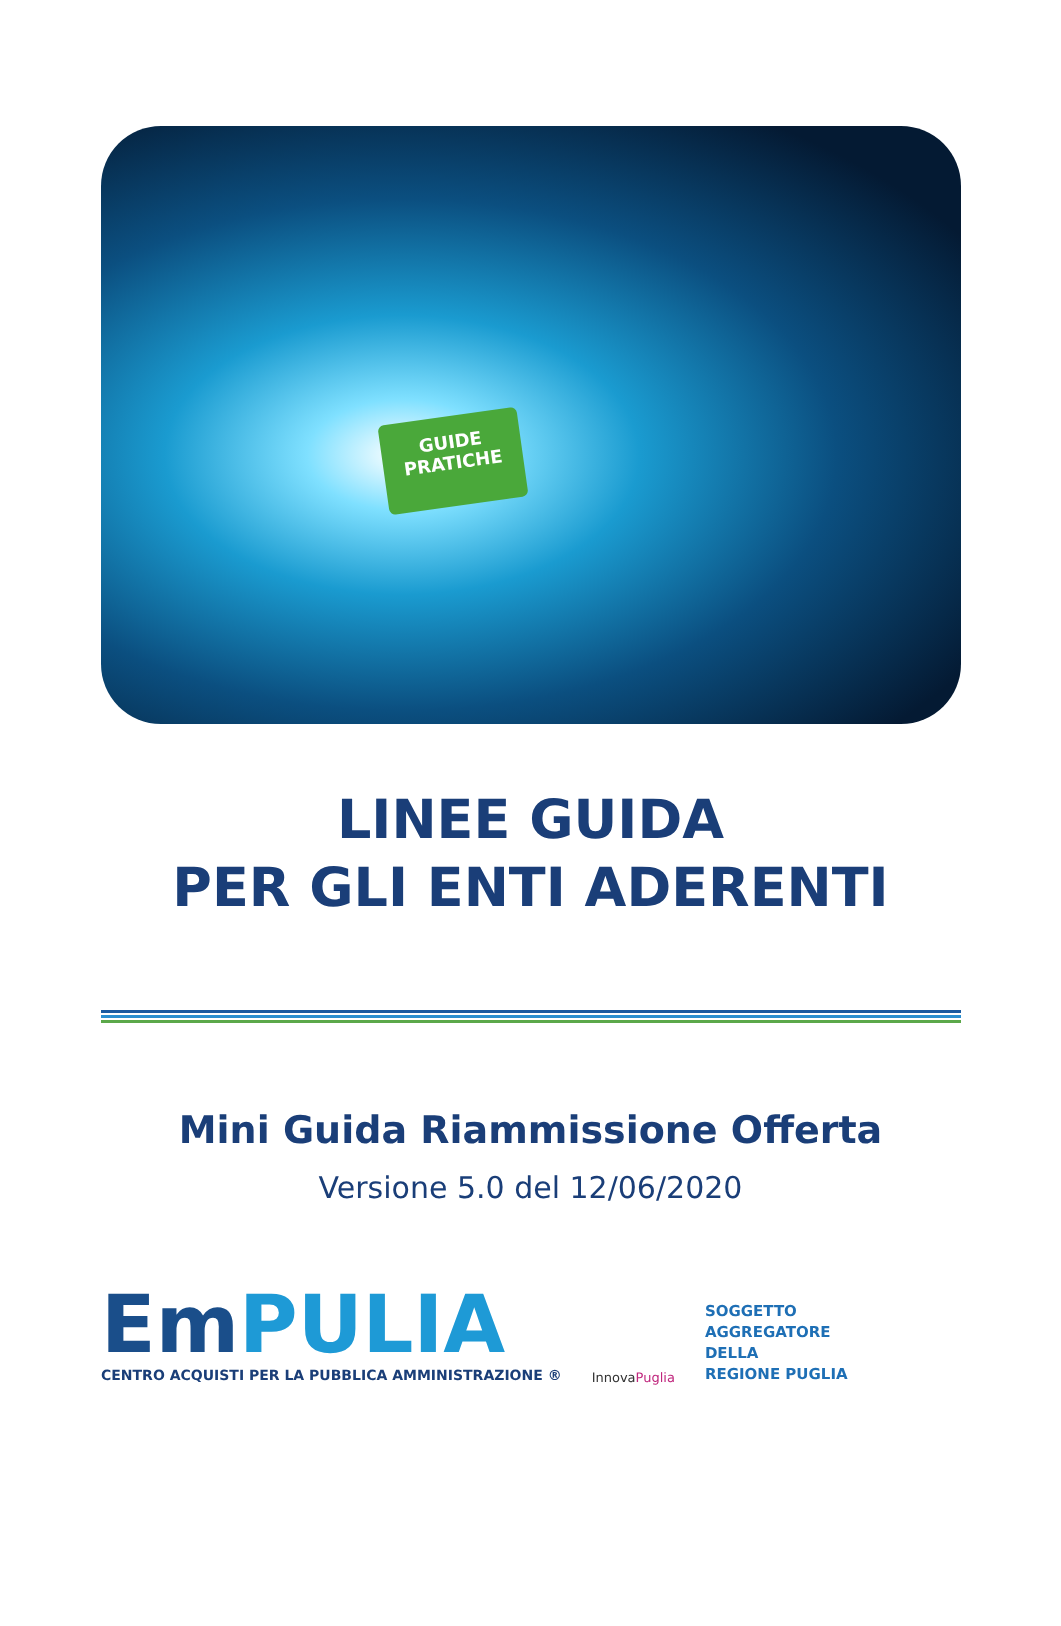GUIDE
PRATICHE
LINEE GUIDA
PER GLI ENTI ADERENTI
Mini Guida Riammissione Offerta
Versione 5.0 del 12/06/2020
Em PULIA
CENTRO ACQUISTI PER LA PUBBLICA AMMINISTRAZIONE ®
InnovaPuglia
SOGGETTO
AGGREGATORE
DELLA
REGIONE PUGLIA